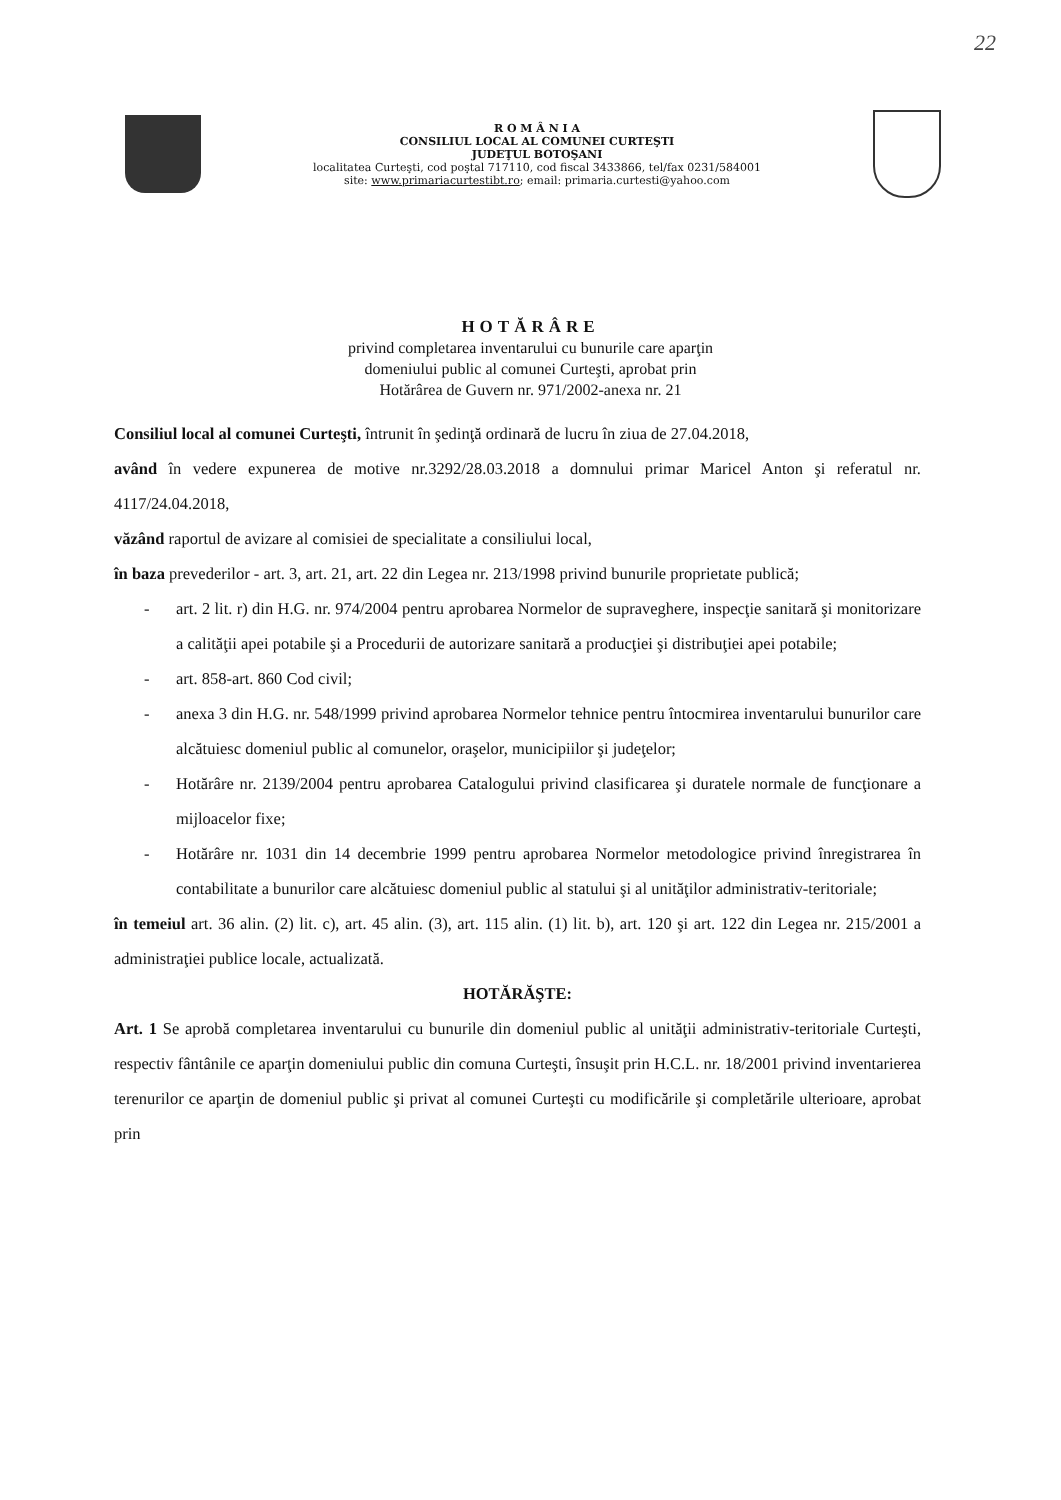22
R O M Â N I A
CONSILIUL LOCAL AL COMUNEI CURTEŞTI
JUDEŢUL BOTOŞANI
localitatea Curteşti, cod poştal 717110, cod fiscal 3433866, tel/fax 0231/584001
site: www.primariacurtestibt.ro; email: primaria.curtesti@yahoo.com
HOTĂRÂRE
privind completarea inventarului cu bunurile care aparţin
domeniului public al comunei Curteşti, aprobat prin
Hotărârea de Guvern nr. 971/2002-anexa nr. 21
Consiliul local al comunei Curteşti, întrunit în şedinţă ordinară de lucru în ziua de 27.04.2018,
având în vedere expunerea de motive nr.3292/28.03.2018 a domnului primar Maricel Anton şi referatul nr. 4117/24.04.2018,
văzând raportul de avizare al comisiei de specialitate a consiliului local,
în baza prevederilor - art. 3, art. 21, art. 22 din Legea nr. 213/1998 privind bunurile proprietate publică;
- art. 2 lit. r) din H.G. nr. 974/2004 pentru aprobarea Normelor de supraveghere, inspecţie sanitară şi monitorizare a calităţii apei potabile şi a Procedurii de autorizare sanitară a producţiei şi distribuţiei apei potabile;
- art. 858-art. 860 Cod civil;
- anexa 3 din H.G. nr. 548/1999 privind aprobarea Normelor tehnice pentru întocmirea inventarului bunurilor care alcătuiesc domeniul public al comunelor, oraşelor, municipiilor şi judeţelor;
- Hotărâre nr. 2139/2004 pentru aprobarea Catalogului privind clasificarea şi duratele normale de funcţionare a mijloacelor fixe;
- Hotărâre nr. 1031 din 14 decembrie 1999 pentru aprobarea Normelor metodologice privind înregistrarea în contabilitate a bunurilor care alcătuiesc domeniul public al statului şi al unităţilor administrativ-teritoriale;
în temeiul art. 36 alin. (2) lit. c), art. 45 alin. (3), art. 115 alin. (1) lit. b), art. 120 şi art. 122 din Legea nr. 215/2001 a administraţiei publice locale, actualizată.
HOTĂRĂŞTE:
Art. 1 Se aprobă completarea inventarului cu bunurile din domeniul public al unităţii administrativ-teritoriale Curteşti, respectiv fântânile ce aparţin domeniului public din comuna Curteşti, însuşit prin H.C.L. nr. 18/2001 privind inventarierea terenurilor ce aparţin de domeniul public şi privat al comunei Curteşti cu modificările şi completările ulterioare, aprobat prin